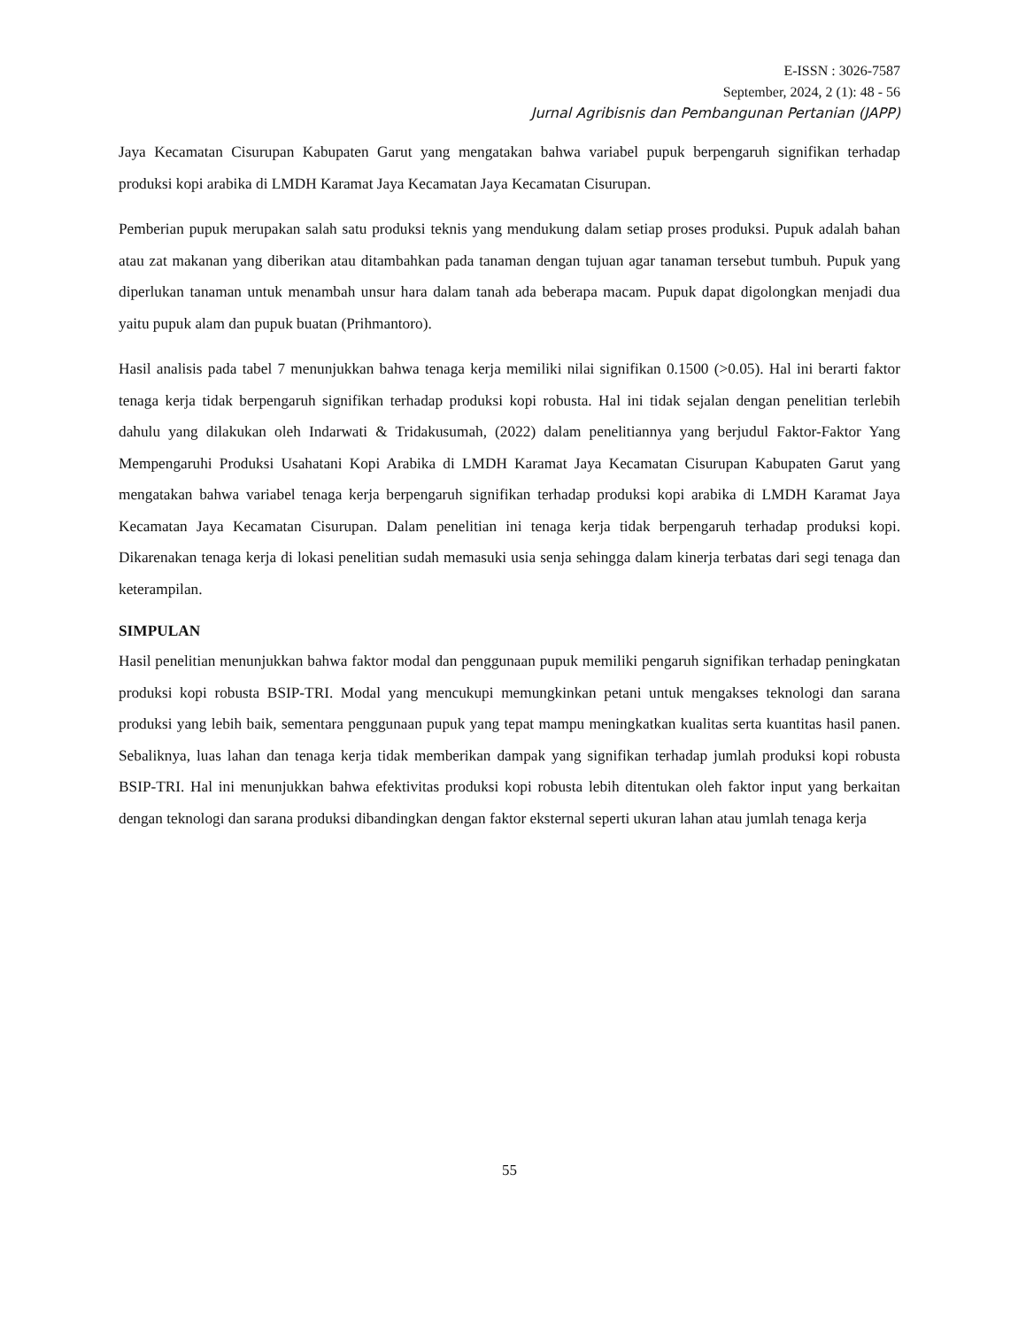E-ISSN : 3026-7587
September, 2024, 2 (1): 48 - 56
Jurnal Agribisnis dan Pembangunan Pertanian (JAPP)
Jaya Kecamatan Cisurupan Kabupaten Garut yang mengatakan bahwa variabel pupuk berpengaruh signifikan terhadap produksi kopi arabika di LMDH Karamat Jaya Kecamatan Jaya Kecamatan Cisurupan.
Pemberian pupuk merupakan salah satu produksi teknis yang mendukung dalam setiap proses produksi. Pupuk adalah bahan atau zat makanan yang diberikan atau ditambahkan pada tanaman dengan tujuan agar tanaman tersebut tumbuh. Pupuk yang diperlukan tanaman untuk menambah unsur hara dalam tanah ada beberapa macam. Pupuk dapat digolongkan menjadi dua yaitu pupuk alam dan pupuk buatan (Prihmantoro).
Hasil analisis pada tabel 7 menunjukkan bahwa tenaga kerja memiliki nilai signifikan 0.1500 (>0.05). Hal ini berarti faktor tenaga kerja tidak berpengaruh signifikan terhadap produksi kopi robusta. Hal ini tidak sejalan dengan penelitian terlebih dahulu yang dilakukan oleh Indarwati & Tridakusumah, (2022) dalam penelitiannya yang berjudul Faktor-Faktor Yang Mempengaruhi Produksi Usahatani Kopi Arabika di LMDH Karamat Jaya Kecamatan Cisurupan Kabupaten Garut yang mengatakan bahwa variabel tenaga kerja berpengaruh signifikan terhadap produksi kopi arabika di LMDH Karamat Jaya Kecamatan Jaya Kecamatan Cisurupan. Dalam penelitian ini tenaga kerja tidak berpengaruh terhadap produksi kopi. Dikarenakan tenaga kerja di lokasi penelitian sudah memasuki usia senja sehingga dalam kinerja terbatas dari segi tenaga dan keterampilan.
SIMPULAN
Hasil penelitian menunjukkan bahwa faktor modal dan penggunaan pupuk memiliki pengaruh signifikan terhadap peningkatan produksi kopi robusta BSIP-TRI. Modal yang mencukupi memungkinkan petani untuk mengakses teknologi dan sarana produksi yang lebih baik, sementara penggunaan pupuk yang tepat mampu meningkatkan kualitas serta kuantitas hasil panen. Sebaliknya, luas lahan dan tenaga kerja tidak memberikan dampak yang signifikan terhadap jumlah produksi kopi robusta BSIP-TRI. Hal ini menunjukkan bahwa efektivitas produksi kopi robusta lebih ditentukan oleh faktor input yang berkaitan dengan teknologi dan sarana produksi dibandingkan dengan faktor eksternal seperti ukuran lahan atau jumlah tenaga kerja
55